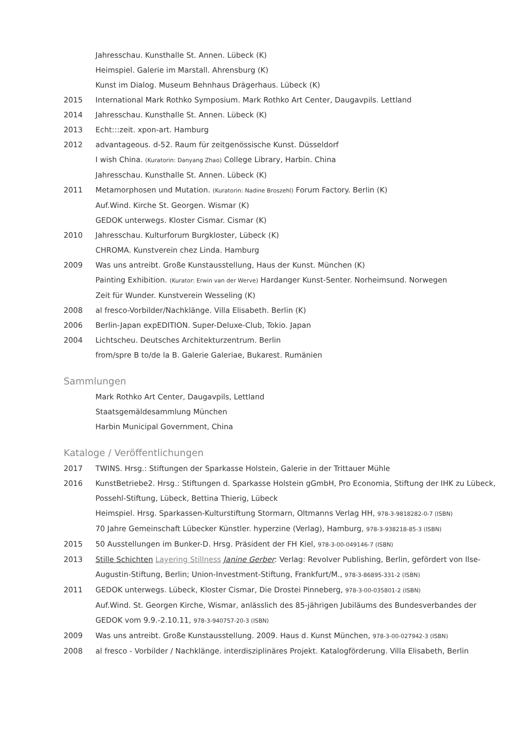Jahresschau. Kunsthalle St. Annen. Lübeck (K)
Heimspiel. Galerie im Marstall. Ahrensburg (K)
Kunst im Dialog. Museum Behnhaus Drägerhaus. Lübeck (K)
2015 International Mark Rothko Symposium. Mark Rothko Art Center, Daugavpils. Lettland
2014 Jahresschau. Kunsthalle St. Annen. Lübeck (K)
2013 Echt:::zeit. xpon-art. Hamburg
2012 advantageous. d-52. Raum für zeitgenössische Kunst. Düsseldorf
I wish China. (Kuratorin: Danyang Zhao) College Library, Harbin. China
Jahresschau. Kunsthalle St. Annen. Lübeck (K)
2011 Metamorphosen und Mutation. (Kuratorin: Nadine Broszehl) Forum Factory. Berlin (K)
Auf.Wind. Kirche St. Georgen. Wismar (K)
GEDOK unterwegs. Kloster Cismar. Cismar (K)
2010 Jahresschau. Kulturforum Burgkloster, Lübeck (K)
CHROMA. Kunstverein chez Linda. Hamburg
2009 Was uns antreibt. Große Kunstausstellung, Haus der Kunst. München (K)
Painting Exhibition. (Kurator: Erwin van der Werve) Hardanger Kunst-Senter. Norheimsund. Norwegen
Zeit für Wunder. Kunstverein Wesseling (K)
2008 al fresco-Vorbilder/Nachklänge. Villa Elisabeth. Berlin (K)
2006 Berlin-Japan expEDITION. Super-Deluxe-Club, Tokio. Japan
2004 Lichtscheu. Deutsches Architekturzentrum. Berlin
from/spre B to/de la B. Galerie Galeriae, Bukarest. Rumänien
Sammlungen
Mark Rothko Art Center, Daugavpils, Lettland
Staatsgemäldesammlung München
Harbin Municipal Government, China
Kataloge / Veröffentlichungen
2017 TWINS. Hrsg.: Stiftungen der Sparkasse Holstein, Galerie in der Trittauer Mühle
2016 KunstBetriebe2. Hrsg.: Stiftungen d. Sparkasse Holstein gGmbH, Pro Economia, Stiftung der IHK zu Lübeck, Possehl-Stiftung, Lübeck, Bettina Thierig, Lübeck
Heimspiel. Hrsg. Sparkassen-Kulturstiftung Stormarn, Oltmanns Verlag HH, 978-3-9818282-0-7 (ISBN)
70 Jahre Gemeinschaft Lübecker Künstler. hyperzine (Verlag), Hamburg, 978-3-938218-85-3 (ISBN)
2015 50 Ausstellungen im Bunker-D. Hrsg. Präsident der FH Kiel, 978-3-00-049146-7 (ISBN)
2013 Stille Schichten Layering Stillness Janine Gerber: Verlag: Revolver Publishing, Berlin, gefördert von Ilse-Augustin-Stiftung, Berlin; Union-Investment-Stiftung, Frankfurt/M., 978-3-86895-331-2 (ISBN)
2011 GEDOK unterwegs. Lübeck, Kloster Cismar, Die Drostei Pinneberg, 978-3-00-035801-2 (ISBN)
Auf.Wind. St. Georgen Kirche, Wismar, anlässlich des 85-jährigen Jubiläums des Bundesverbandes der GEDOK vom 9.9.-2.10.11, 978-3-940757-20-3 (ISBN)
2009 Was uns antreibt. Große Kunstausstellung. 2009. Haus d. Kunst München, 978-3-00-027942-3 (ISBN)
2008 al fresco - Vorbilder / Nachklänge. interdisziplinäres Projekt. Katalogförderung. Villa Elisabeth, Berlin